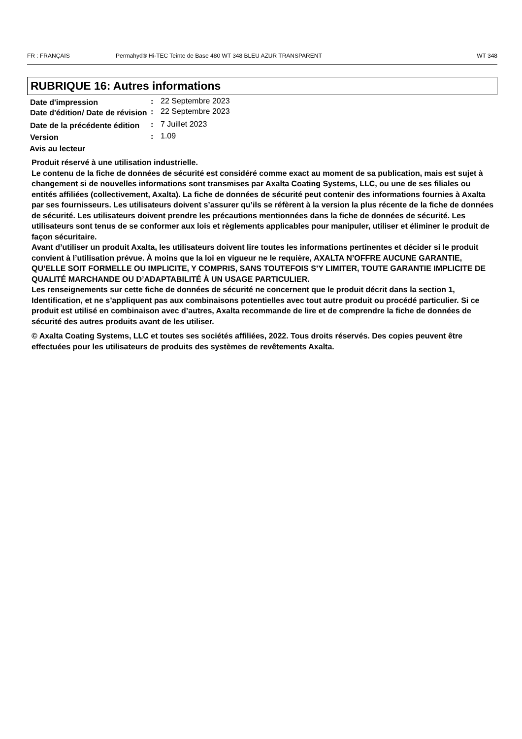FR : FRANÇAIS Permahyd® Hi-TEC Teinte de Base 480 WT 348 BLEU AZUR TRANSPARENT WT 348
RUBRIQUE 16: Autres informations
Date d'impression
:
22 Septembre 2023
Date d'édition/ Date de révision
:
22 Septembre 2023
Date de la précédente édition
:
7 Juillet 2023
Version
:
1.09
Avis au lecteur
Produit réservé à une utilisation industrielle.
Le contenu de la fiche de données de sécurité est considéré comme exact au moment de sa publication, mais est sujet à changement si de nouvelles informations sont transmises par Axalta Coating Systems, LLC, ou une de ses filiales ou entités affiliées (collectivement, Axalta). La fiche de données de sécurité peut contenir des informations fournies à Axalta par ses fournisseurs. Les utilisateurs doivent s’assurer qu’ils se réfèrent à la version la plus récente de la fiche de données de sécurité. Les utilisateurs doivent prendre les précautions mentionnées dans la fiche de données de sécurité. Les utilisateurs sont tenus de se conformer aux lois et règlements applicables pour manipuler, utiliser et éliminer le produit de façon sécuritaire.
Avant d’utiliser un produit Axalta, les utilisateurs doivent lire toutes les informations pertinentes et décider si le produit convient à l’utilisation prévue. À moins que la loi en vigueur ne le requière, AXALTA N’OFFRE AUCUNE GARANTIE, QU’ELLE SOIT FORMELLE OU IMPLICITE, Y COMPRIS, SANS TOUTEFOIS S’Y LIMITER, TOUTE GARANTIE IMPLICITE DE QUALITÉ MARCHANDE OU D’ADAPTABILITÉ À UN USAGE PARTICULIER.
Les renseignements sur cette fiche de données de sécurité ne concernent que le produit décrit dans la section 1, Identification, et ne s’appliquent pas aux combinaisons potentielles avec tout autre produit ou procédé particulier. Si ce produit est utilisé en combinaison avec d’autres, Axalta recommande de lire et de comprendre la fiche de données de sécurité des autres produits avant de les utiliser.
© Axalta Coating Systems, LLC et toutes ses sociétés affiliées, 2022. Tous droits réservés. Des copies peuvent être effectuées pour les utilisateurs de produits des systèmes de revêtements Axalta.